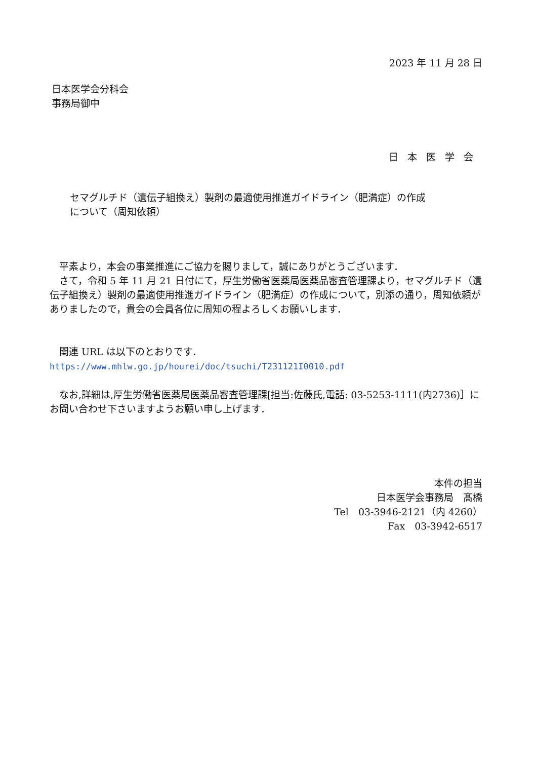2023 年 11 月 28 日
日本医学会分科会
事務局御中
日本医学会
セマグルチド（遺伝子組換え）製剤の最適使用推進ガイドライン（肥満症）の作成
について（周知依頼）
　平素より，本会の事業推進にご協力を賜りまして，誠にありがとうございます．
　さて，令和 5 年 11 月 21 日付にて，厚生労働省医薬局医薬品審査管理課より，セマグルチド（遺伝子組換え）製剤の最適使用推進ガイドライン（肥満症）の作成について，別添の通り，周知依頼がありましたので，貴会の会員各位に周知の程よろしくお願いします．
　関連 URL は以下のとおりです．
https://www.mhlw.go.jp/hourei/doc/tsuchi/T231121I0010.pdf
　なお,詳細は,厚生労働省医薬局医薬品審査管理課[担当:佐藤氏,電話: 03-5253-1111(内2736)］にお問い合わせ下さいますようお願い申し上げます．
本件の担当
日本医学会事務局　髙橋
Tel　03-3946-2121（内 4260）
Fax　03-3942-6517